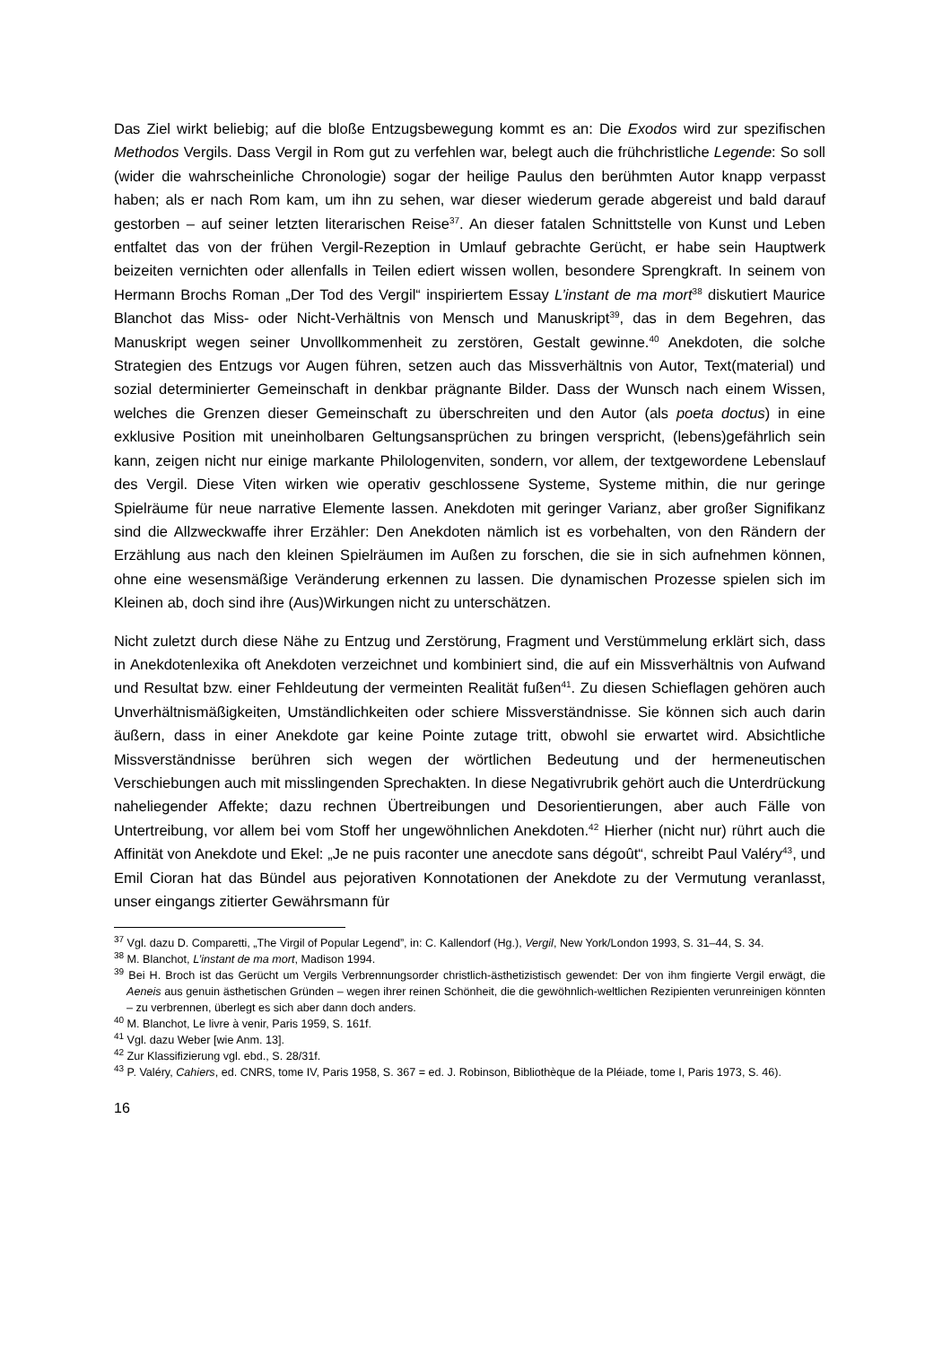Das Ziel wirkt beliebig; auf die bloße Entzugsbewegung kommt es an: Die Exodos wird zur spezifischen Methodos Vergils. Dass Vergil in Rom gut zu verfehlen war, belegt auch die frühchristliche Legende: So soll (wider die wahrscheinliche Chronologie) sogar der heilige Paulus den berühmten Autor knapp verpasst haben; als er nach Rom kam, um ihn zu sehen, war dieser wiederum gerade abgereist und bald darauf gestorben – auf seiner letzten literarischen Reise<sup>37</sup>. An dieser fatalen Schnittstelle von Kunst und Leben entfaltet das von der frühen Vergil-Rezeption in Umlauf gebrachte Gerücht, er habe sein Hauptwerk beizeiten vernichten oder allenfalls in Teilen ediert wissen wollen, besondere Sprengkraft. In seinem von Hermann Brochs Roman „Der Tod des Vergil“ inspiriertem Essay L’instant de ma mort<sup>38</sup> diskutiert Maurice Blanchot das Miss- oder Nicht-Verhältnis von Mensch und Manuskript<sup>39</sup>, das in dem Begehren, das Manuskript wegen seiner Unvollkommenheit zu zerstören, Gestalt gewinne.<sup>40</sup> Anekdoten, die solche Strategien des Entzugs vor Augen führen, setzen auch das Missverhältnis von Autor, Text(material) und sozial determinierter Gemeinschaft in denkbar prägnante Bilder. Dass der Wunsch nach einem Wissen, welches die Grenzen dieser Gemeinschaft zu überschreiten und den Autor (als poeta doctus) in eine exklusive Position mit uneinholbaren Geltungsansprüchen zu bringen verspricht, (lebens)gefährlich sein kann, zeigen nicht nur einige markante Philologenviten, sondern, vor allem, der textgewordene Lebenslauf des Vergil. Diese Viten wirken wie operativ geschlossene Systeme, Systeme mithin, die nur geringe Spielräume für neue narrative Elemente lassen. Anekdoten mit geringer Varianz, aber großer Signifikanz sind die Allzweckwaffe ihrer Erzähler: Den Anekdoten nämlich ist es vorbehalten, von den Rändern der Erzählung aus nach den kleinen Spielräumen im Außen zu forschen, die sie in sich aufnehmen können, ohne eine wesensmäßige Veränderung erkennen zu lassen. Die dynamischen Prozesse spielen sich im Kleinen ab, doch sind ihre (Aus)Wirkungen nicht zu unterschätzen.
Nicht zuletzt durch diese Nähe zu Entzug und Zerstörung, Fragment und Verstümmelung erklärt sich, dass in Anekdotenlexika oft Anekdoten verzeichnet und kombiniert sind, die auf ein Missverhältnis von Aufwand und Resultat bzw. einer Fehldeutung der vermeinten Realität fußen<sup>41</sup>. Zu diesen Schieflagen gehören auch Unverhältnismäßigkeiten, Umständlichkeiten oder schiere Missverständnisse. Sie können sich auch darin äußern, dass in einer Anekdote gar keine Pointe zutage tritt, obwohl sie erwartet wird. Absichtliche Missverständnisse berühren sich wegen der wörtlichen Bedeutung und der hermeneutischen Verschiebungen auch mit misslingenden Sprechakten. In diese Negativrubrik gehört auch die Unterdrückung naheliegender Affekte; dazu rechnen Übertreibungen und Desorientierungen, aber auch Fälle von Untertreibung, vor allem bei vom Stoff her ungewöhnlichen Anekdoten.<sup>42</sup> Hierher (nicht nur) rührt auch die Affinität von Anekdote und Ekel: „Je ne puis raconter une anecdote sans dégoût“, schreibt Paul Valéry<sup>43</sup>, und Emil Cioran hat das Bündel aus pejorativen Konnotationen der Anekdote zu der Vermutung veranlasst, unser eingangs zitierter Gewährsmann für
<sup>37</sup> Vgl. dazu D. Comparetti, „The Virgil of Popular Legend”, in: C. Kallendorf (Hg.), Vergil, New York/London 1993, S. 31–44, S. 34.
<sup>38</sup> M. Blanchot, L’instant de ma mort, Madison 1994.
<sup>39</sup> Bei H. Broch ist das Gerücht um Vergils Verbrennungsorder christlich-ästhetizistisch gewendet: Der von ihm fingierte Vergil erwägt, die Aeneis aus genuin ästhetischen Gründen – wegen ihrer reinen Schönheit, die die gewöhnlich-weltlichen Rezipienten verunreinigen könnten – zu verbrennen, überlegt es sich aber dann doch anders.
<sup>40</sup> M. Blanchot, Le livre à venir, Paris 1959, S. 161f.
<sup>41</sup> Vgl. dazu Weber [wie Anm. 13].
<sup>42</sup> Zur Klassifizierung vgl. ebd., S. 28/31f.
<sup>43</sup> P. Valéry, Cahiers, ed. CNRS, tome IV, Paris 1958, S. 367 = ed. J. Robinson, Bibliothèque de la Pléiade, tome I, Paris 1973, S. 46).
16